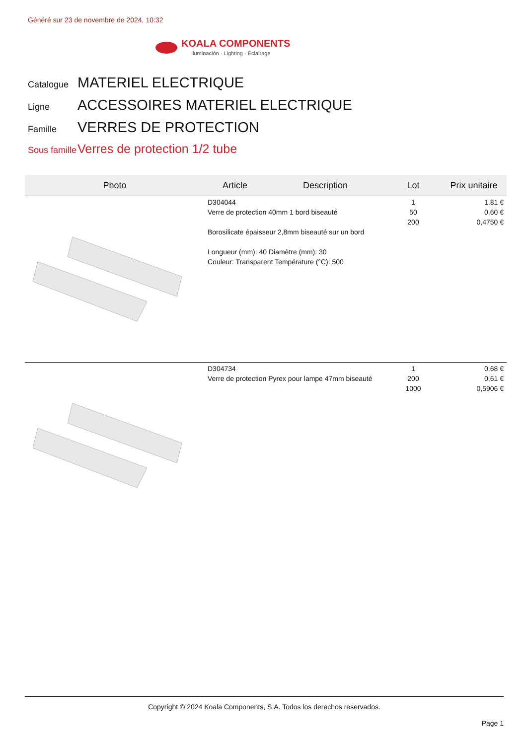Généré sur 23 de novembre de 2024, 10:32
KOALA COMPONENTS
Iluminación · Lighting · Éclairage
Catalogue MATERIEL ELECTRIQUE
Ligne ACCESSOIRES MATERIEL ELECTRIQUE
Famille VERRES DE PROTECTION
Sous famille Verres de protection 1/2 tube
| Photo | Article | Description | Lot | Prix unitaire |
| --- | --- | --- | --- | --- |
| | D304044 Verre de protection 40mm 1 bord biseauté Borosilicate épaisseur 2,8mm biseauté sur un bord Longueur (mm): 40 Diamètre (mm): 30 Couleur: Transparent Température (°C): 500 | | 1 50 200 | 1,81 € 0,60 € 0,4750 € |
| | D304734 Verre de protection Pyrex pour lampe 47mm biseauté | | 1 200 1000 | 0,68 € 0,61 € 0,5906 € |
Copyright © 2024 Koala Components, S.A. Todos los derechos reservados.
Page 1